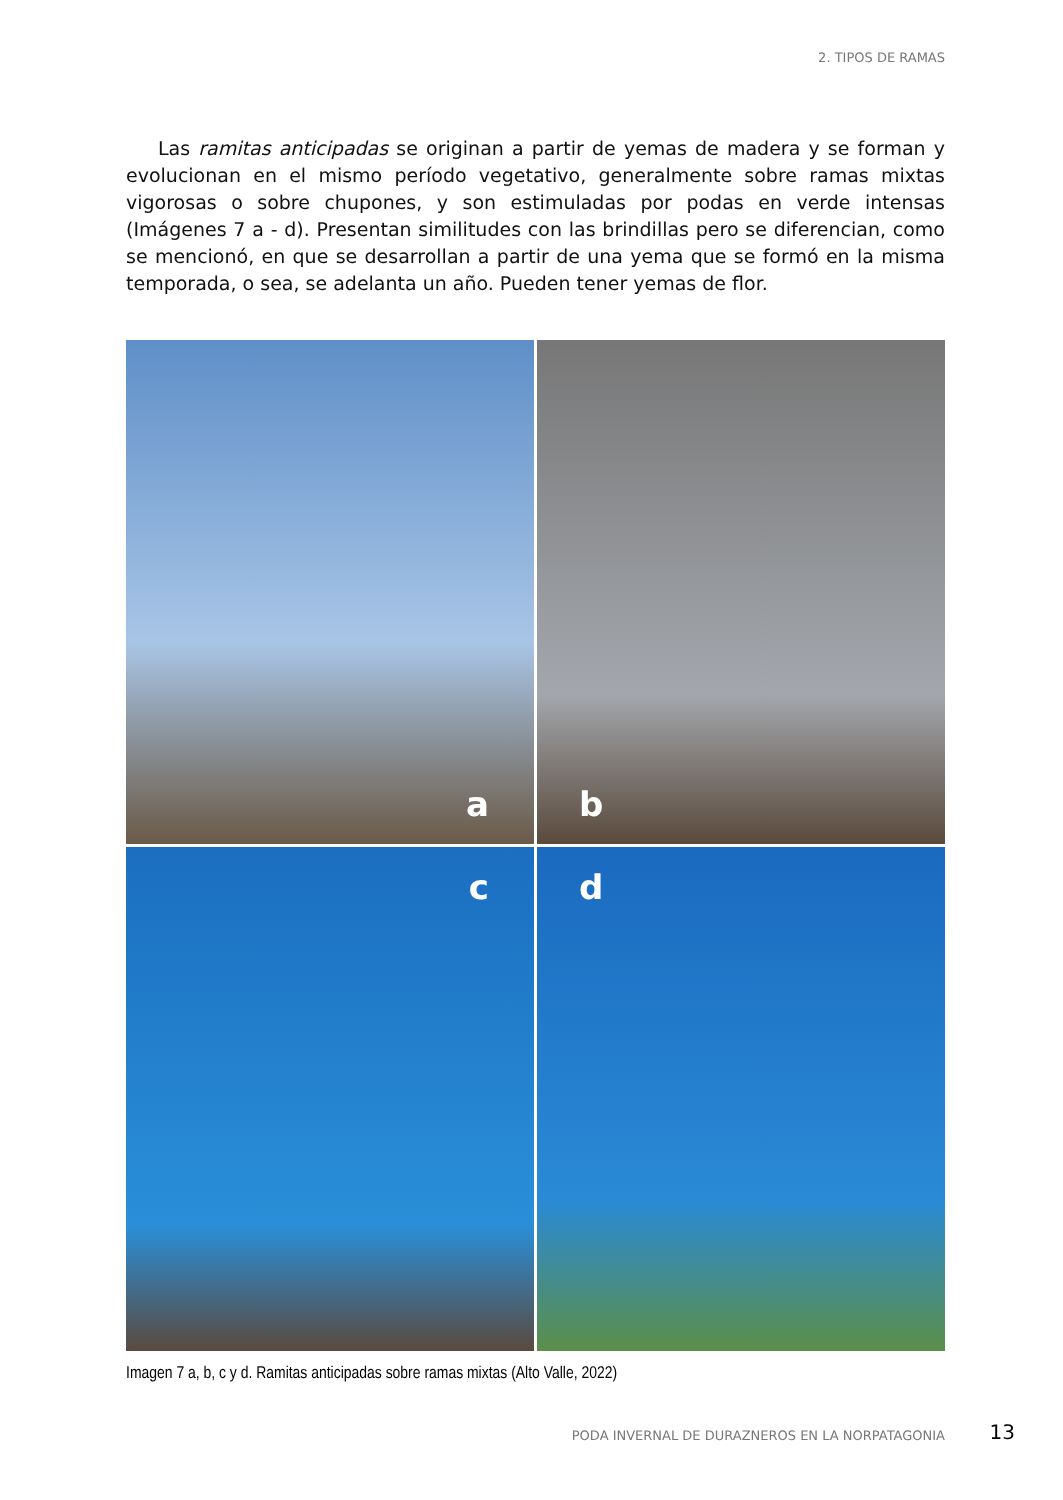2. TIPOS DE RAMAS
Las ramitas anticipadas se originan a partir de yemas de madera y se forman y evolucionan en el mismo período vegetativo, generalmente sobre ramas mixtas vigorosas o sobre chupones, y son estimuladas por podas en verde intensas (Imágenes 7 a - d). Presentan similitudes con las brindillas pero se diferencian, como se mencionó, en que se desarrollan a partir de una yema que se formó en la misma temporada, o sea, se adelanta un año. Pueden tener yemas de flor.
a
b
c
d
Imagen 7 a, b, c y d. Ramitas anticipadas sobre ramas mixtas (Alto Valle, 2022)
PODA INVERNAL DE DURAZNEROS EN LA NORPATAGONIA
13